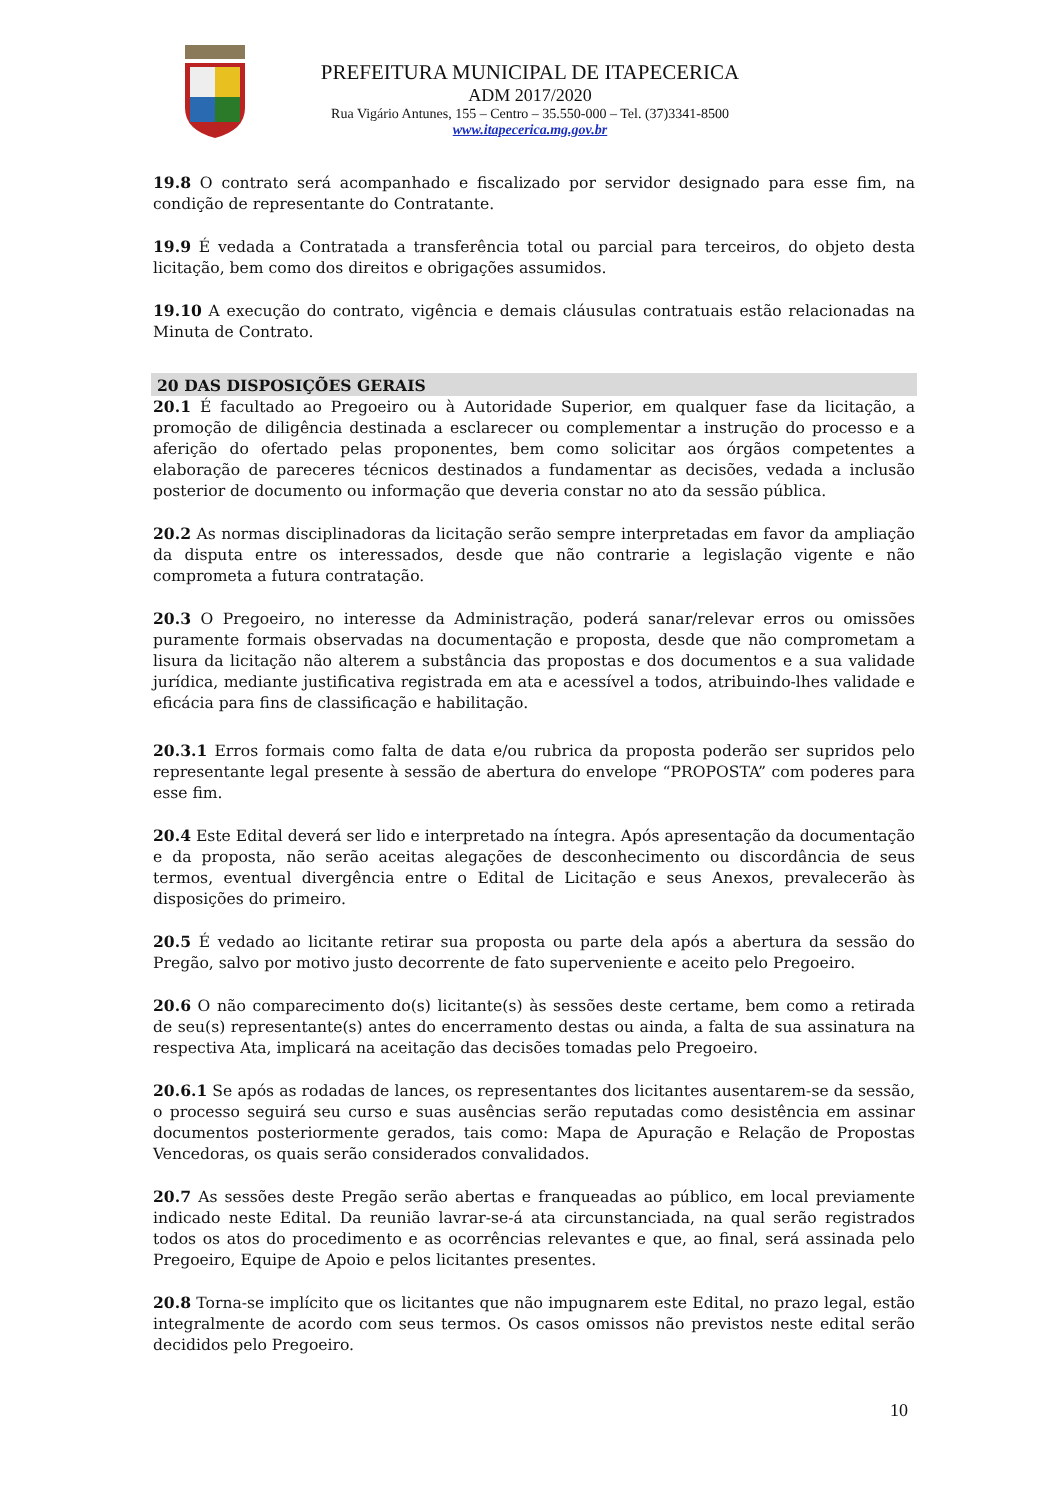PREFEITURA MUNICIPAL DE ITAPECERICA
ADM 2017/2020
Rua Vigário Antunes, 155 – Centro – 35.550-000 – Tel. (37)3341-8500
www.itapecerica.mg.gov.br
19.8 O contrato será acompanhado e fiscalizado por servidor designado para esse fim, na condição de representante do Contratante.
19.9 É vedada a Contratada a transferência total ou parcial para terceiros, do objeto desta licitação, bem como dos direitos e obrigações assumidos.
19.10 A execução do contrato, vigência e demais cláusulas contratuais estão relacionadas na Minuta de Contrato.
20 DAS DISPOSIÇÕES GERAIS
20.1 É facultado ao Pregoeiro ou à Autoridade Superior, em qualquer fase da licitação, a promoção de diligência destinada a esclarecer ou complementar a instrução do processo e a aferição do ofertado pelas proponentes, bem como solicitar aos órgãos competentes a elaboração de pareceres técnicos destinados a fundamentar as decisões, vedada a inclusão posterior de documento ou informação que deveria constar no ato da sessão pública.
20.2 As normas disciplinadoras da licitação serão sempre interpretadas em favor da ampliação da disputa entre os interessados, desde que não contrarie a legislação vigente e não comprometa a futura contratação.
20.3 O Pregoeiro, no interesse da Administração, poderá sanar/relevar erros ou omissões puramente formais observadas na documentação e proposta, desde que não comprometam a lisura da licitação não alterem a substância das propostas e dos documentos e a sua validade jurídica, mediante justificativa registrada em ata e acessível a todos, atribuindo-lhes validade e eficácia para fins de classificação e habilitação.
20.3.1 Erros formais como falta de data e/ou rubrica da proposta poderão ser supridos pelo representante legal presente à sessão de abertura do envelope “PROPOSTA” com poderes para esse fim.
20.4 Este Edital deverá ser lido e interpretado na íntegra. Após apresentação da documentação e da proposta, não serão aceitas alegações de desconhecimento ou discordância de seus termos, eventual divergência entre o Edital de Licitação e seus Anexos, prevalecerão às disposições do primeiro.
20.5 É vedado ao licitante retirar sua proposta ou parte dela após a abertura da sessão do Pregão, salvo por motivo justo decorrente de fato superveniente e aceito pelo Pregoeiro.
20.6 O não comparecimento do(s) licitante(s) às sessões deste certame, bem como a retirada de seu(s) representante(s) antes do encerramento destas ou ainda, a falta de sua assinatura na respectiva Ata, implicará na aceitação das decisões tomadas pelo Pregoeiro.
20.6.1 Se após as rodadas de lances, os representantes dos licitantes ausentarem-se da sessão, o processo seguirá seu curso e suas ausências serão reputadas como desistência em assinar documentos posteriormente gerados, tais como: Mapa de Apuração e Relação de Propostas Vencedoras, os quais serão considerados convalidados.
20.7 As sessões deste Pregão serão abertas e franqueadas ao público, em local previamente indicado neste Edital. Da reunião lavrar-se-á ata circunstanciada, na qual serão registrados todos os atos do procedimento e as ocorrências relevantes e que, ao final, será assinada pelo Pregoeiro, Equipe de Apoio e pelos licitantes presentes.
20.8 Torna-se implícito que os licitantes que não impugnarem este Edital, no prazo legal, estão integralmente de acordo com seus termos. Os casos omissos não previstos neste edital serão decididos pelo Pregoeiro.
10